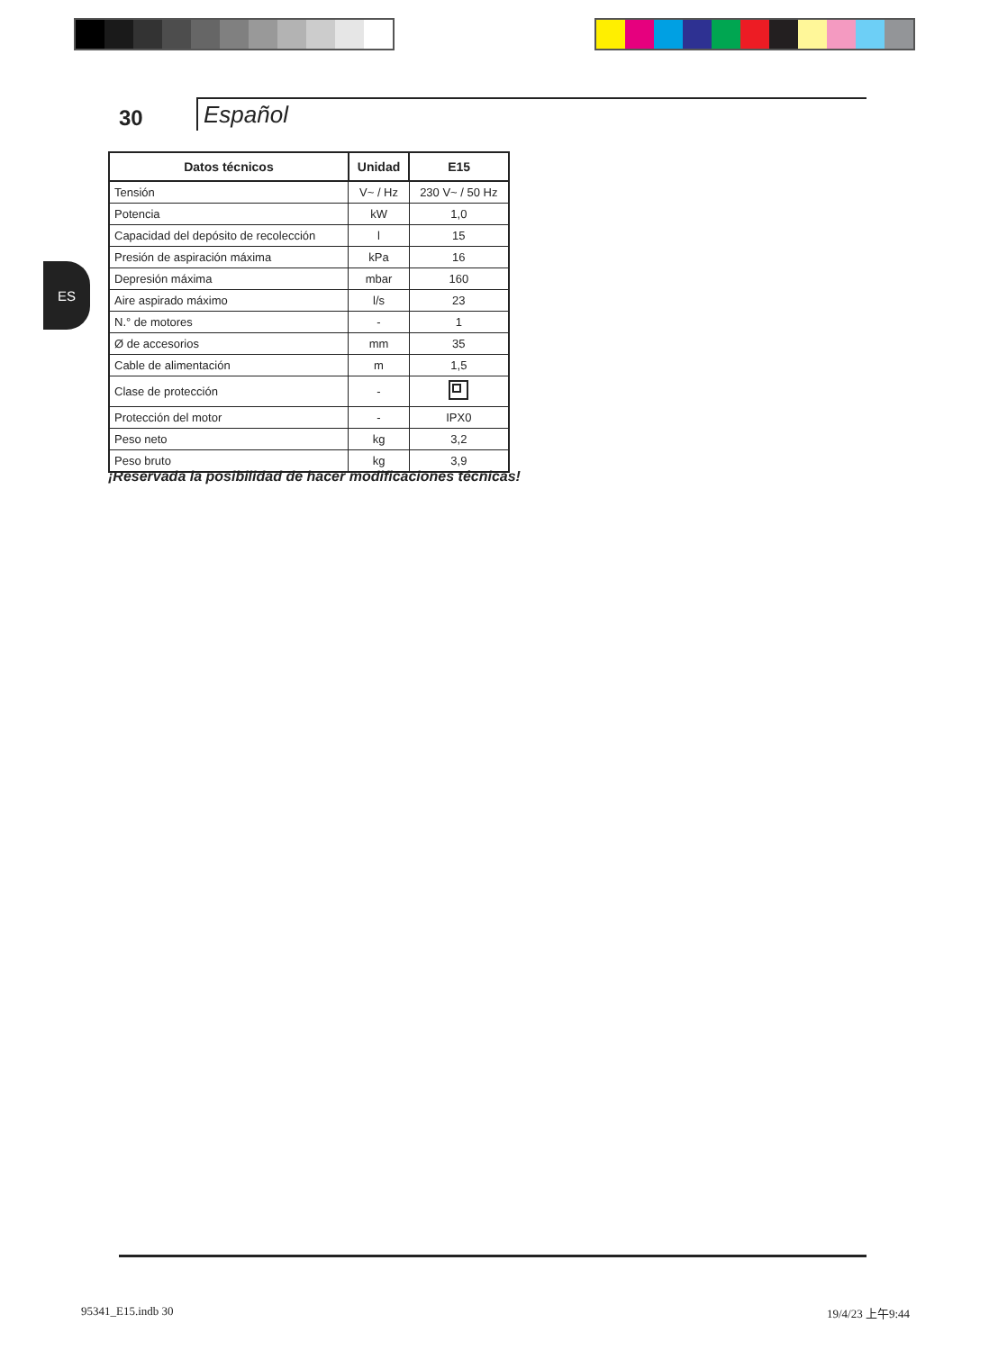30
Español
ES
| Datos técnicos | Unidad | E15 |
| --- | --- | --- |
| Tensión | V~ / Hz | 230 V~ / 50 Hz |
| Potencia | kW | 1,0 |
| Capacidad del depósito de recolección | l | 15 |
| Presión de aspiración máxima | kPa | 16 |
| Depresión máxima | mbar | 160 |
| Aire aspirado máximo | l/s | 23 |
| N.° de motores | - | 1 |
| Ø de accesorios | mm | 35 |
| Cable de alimentación | m | 1,5 |
| Clase de protección | - | |
| Protección del motor | - | IPX0 |
| Peso neto | kg | 3,2 |
| Peso bruto | kg | 3,9 |
¡Reservada la posibilidad de hacer modificaciones técnicas!
95341_E15.indb 30 19/4/23 上午9:44